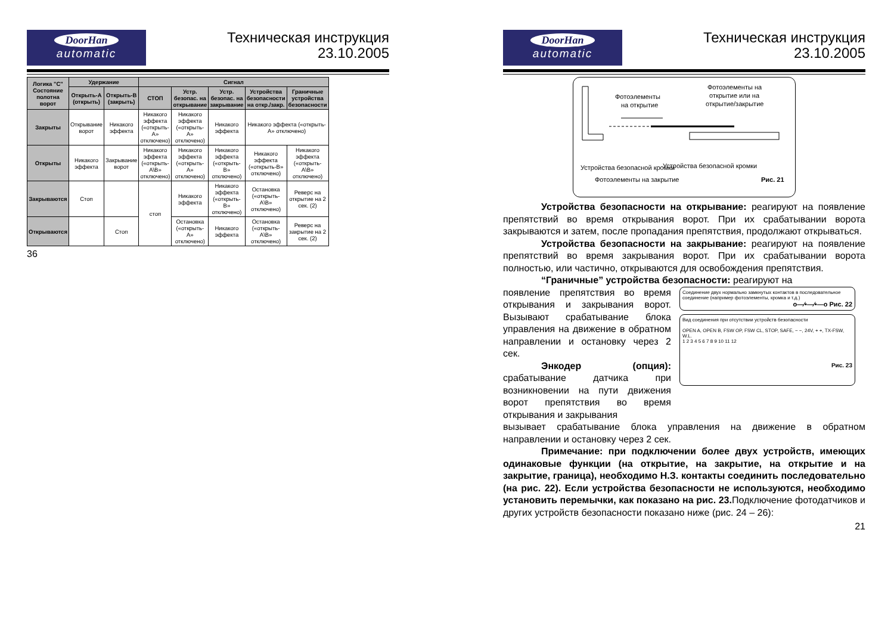DoorHan
automatic
Техническая инструкция
23.10.2005
| Логика "С" Состояние полотна ворот | Удержание | | Сигнал | | | | |
| --- | --- | --- | --- | --- | --- | --- | --- |
| | Открыть-А (открыть) | Открыть-В (закрыть) | СТОП | Устр. безопас. на открывание | Устр. безопас. на закрывание | Устройства безопасности на откр./закр. | Граничные устройства безопасности |
| Закрыты | Открывание ворот | Никакого эффекта | Никакого эффекта («открыть-А» отключено) | Никакого эффекта («открыть-А» отключено) | Никакого эффекта | Никакого эффекта («открыть-А» отключено) | |
| Открыты | Никакого эффекта | Закрывание ворот | Никакого эффекта («открыть-А\В» отключено) | Никакого эффекта («открыть-А» отключено) | Никакого эффекта («открыть-В» отключено) | Никакого эффекта («открыть-В» отключено) | Никакого эффекта («открыть-А\В» отключено) |
| Закрываются | Стоп | | стоп | Никакого эффекта | Никакого эффекта («открыть-В» отключено) | Остановка («открыть-А\В» отключено) | Реверс на открытие на 2 сек. (2) |
| Открываются | | Стоп | | Остановка («открыть-А» отключено) | Никакого эффекта | Остановка («открыть-А\В» отключено) | Реверс на закрытие на 2 сек. (2) |
36
DoorHan
automatic
Техническая инструкция
23.10.2005
Фотоэлементы
на открытие
Фотоэлементы на
открытие или на
открытие/закрытие
Устройства безопасной кромки
Устройства безопасной кромки
Фотоэлементы на закрытие
Рис. 21
Устройства безопасности на открывание: реагируют на появление препятствий во время открывания ворот. При их срабатывании ворота закрываются и затем, после пропадания препятствия, продолжают открываться.
Устройства безопасности на закрывание: реагируют на появление препятствий во время закрывания ворот. При их срабатывании ворота полностью, или частично, открываются для освобождения препятствия.
“Граничные” устройства безопасности: реагируют на
появление препятствия во время открывания и закрывания ворот. Вызывают срабатывание блока управления на движение в обратном направлении и остановку через 2 сек.
Энкодер (опция): срабатывание датчика при возникновении на пути движения ворот препятствия во время открывания и закрывания
Соединение двух нормально замкнутых контактов в последовательное соединение (например фотоэлементы, кромка и т.д.)
o—⁄•—⁄•—o Рис. 22
Вид соединения при отсутствии устройств безопасности
OPEN A, OPEN B, FSW OP, FSW CL, STOP, SAFE, − −, 24V, + +, TX-FSW, W.L.
1 2 3 4 5 6 7 8 9 10 11 12
Рис. 23
вызывает срабатывание блока управления на движение в обратном направлении и остановку через 2 сек.
Примечание: при подключении более двух устройств, имеющих одинаковые функции (на открытие, на закрытие, на открытие и на закрытие, граница), необходимо Н.З. контакты соединить последовательно (на рис. 22). Если устройства безопасности не используются, необходимо установить перемычки, как показано на рис. 23. Подключение фотодатчиков и других устройств безопасности показано ниже (рис. 24 – 26):
21